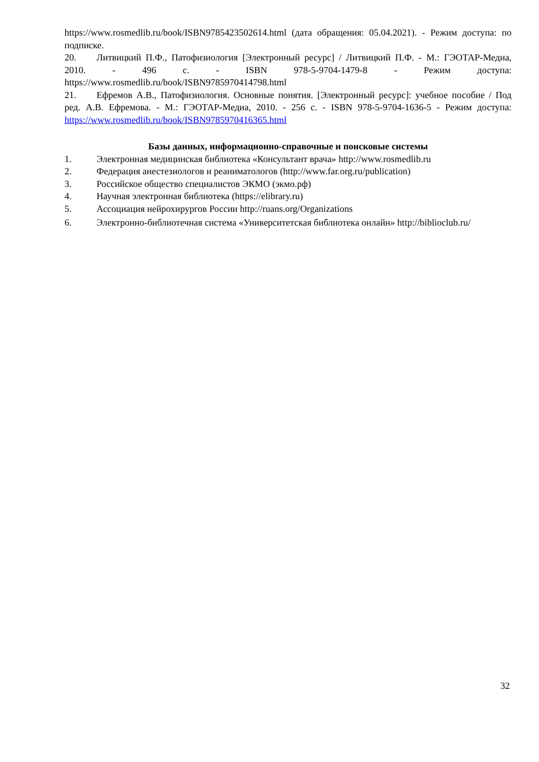https://www.rosmedlib.ru/book/ISBN9785423502614.html (дата обращения: 05.04.2021). - Режим доступа: по подписке.
20. Литвицкий П.Ф., Патофизиология [Электронный ресурс] / Литвицкий П.Ф. - М.: ГЭОТАР-Медиа, 2010. - 496 с. - ISBN 978-5-9704-1479-8 - Режим доступа: https://www.rosmedlib.ru/book/ISBN9785970414798.html
21. Ефремов А.В., Патофизиология. Основные понятия. [Электронный ресурс]: учебное пособие / Под ред. А.В. Ефремова. - М.: ГЭОТАР-Медиа, 2010. - 256 с. - ISBN 978-5-9704-1636-5 - Режим доступа: https://www.rosmedlib.ru/book/ISBN9785970416365.html
Базы данных, информационно-справочные и поисковые системы
1. Электронная медицинская библиотека «Консультант врача» http://www.rosmedlib.ru
2. Федерация анестезиологов и реаниматологов (http://www.far.org.ru/publication)
3. Российское общество специалистов ЭКМО (экмо.рф)
4. Научная электронная библиотека (https://elibrary.ru)
5. Ассоциация нейрохирургов России http://ruans.org/Organizations
6. Электронно-библиотечная система «Университетская библиотека онлайн» http://biblioclub.ru/
32